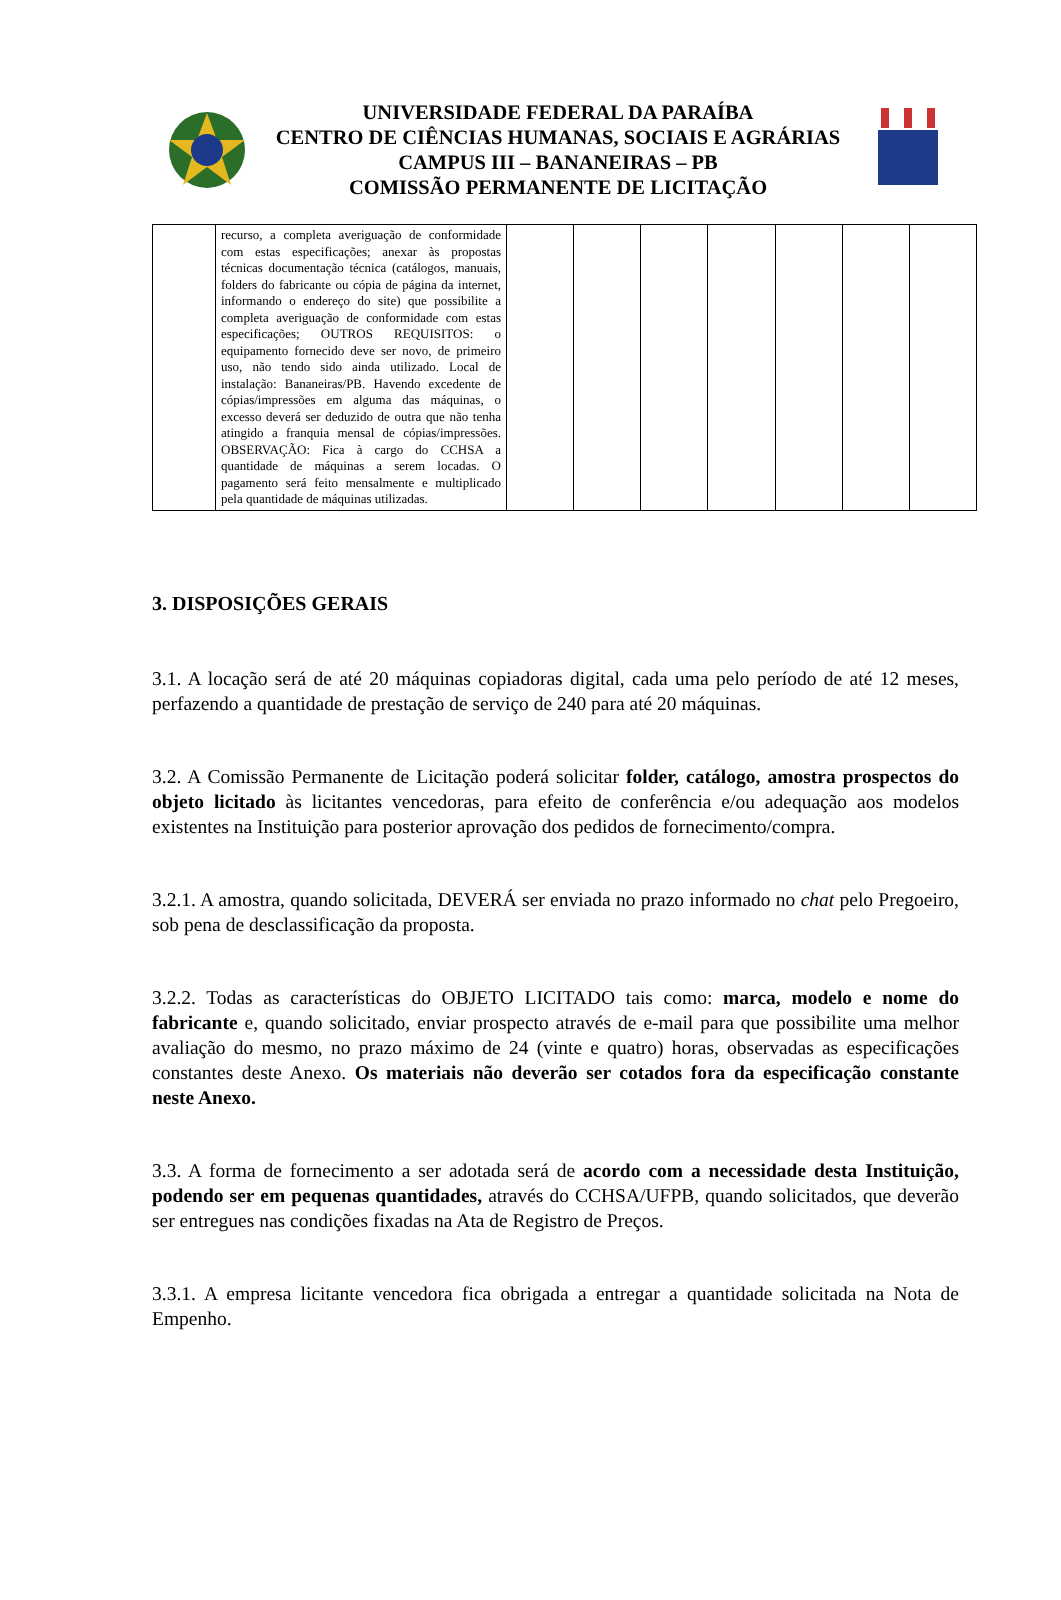UNIVERSIDADE FEDERAL DA PARAÍBA
CENTRO DE CIÊNCIAS HUMANAS, SOCIAIS E AGRÁRIAS
CAMPUS III – BANANEIRAS – PB
COMISSÃO PERMANENTE DE LICITAÇÃO
| | recurso, a completa averiguação de conformidade com estas especificações; anexar às propostas técnicas documentação técnica (catálogos, manuais, folders do fabricante ou cópia de página da internet, informando o endereço do site) que possibilite a completa averiguação de conformidade com estas especificações; OUTROS REQUISITOS: o equipamento fornecido deve ser novo, de primeiro uso, não tendo sido ainda utilizado. Local de instalação: Bananeiras/PB. Havendo excedente de cópias/impressões em alguma das máquinas, o excesso deverá ser deduzido de outra que não tenha atingido a franquia mensal de cópias/impressões. OBSERVAÇÃO: Fica à cargo do CCHSA a quantidade de máquinas a serem locadas. O pagamento será feito mensalmente e multiplicado pela quantidade de máquinas utilizadas. | | | | | | | |
3. DISPOSIÇÕES GERAIS
3.1. A locação será de até 20 máquinas copiadoras digital, cada uma pelo período de até 12 meses, perfazendo a quantidade de prestação de serviço de 240 para até 20 máquinas.
3.2. A Comissão Permanente de Licitação poderá solicitar folder, catálogo, amostra prospectos do objeto licitado às licitantes vencedoras, para efeito de conferência e/ou adequação aos modelos existentes na Instituição para posterior aprovação dos pedidos de fornecimento/compra.
3.2.1. A amostra, quando solicitada, DEVERÁ ser enviada no prazo informado no chat pelo Pregoeiro, sob pena de desclassificação da proposta.
3.2.2. Todas as características do OBJETO LICITADO tais como: marca, modelo e nome do fabricante e, quando solicitado, enviar prospecto através de e-mail para que possibilite uma melhor avaliação do mesmo, no prazo máximo de 24 (vinte e quatro) horas, observadas as especificações constantes deste Anexo. Os materiais não deverão ser cotados fora da especificação constante neste Anexo.
3.3. A forma de fornecimento a ser adotada será de acordo com a necessidade desta Instituição, podendo ser em pequenas quantidades, através do CCHSA/UFPB, quando solicitados, que deverão ser entregues nas condições fixadas na Ata de Registro de Preços.
3.3.1. A empresa licitante vencedora fica obrigada a entregar a quantidade solicitada na Nota de Empenho.